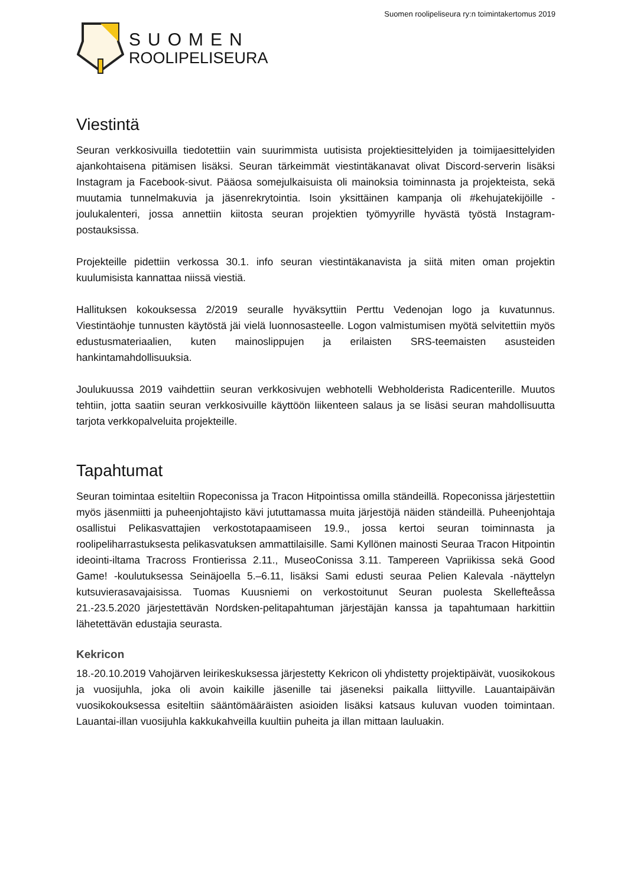Suomen roolipeliseura ry:n toimintakertomus 2019
SUOMEN
ROOLIPELISEURA
Viestintä
Seuran verkkosivuilla tiedotettiin vain suurimmista uutisista projektiesittelyiden ja toimijaesittelyiden ajankohtaisena pitämisen lisäksi. Seuran tärkeimmät viestintäkanavat olivat Discord-serverin lisäksi Instagram ja Facebook-sivut. Pääosa somejulkaisuista oli mainoksia toiminnasta ja projekteista, sekä muutamia tunnelmakuvia ja jäsenrekrytointia. Isoin yksittäinen kampanja oli #kehujatekijöille -joulukalenteri, jossa annettiin kiitosta seuran projektien työmyyrille hyvästä työstä Instagram-postauksissa.
Projekteille pidettiin verkossa 30.1. info seuran viestintäkanavista ja siitä miten oman projektin kuulumisista kannattaa niissä viestiä.
Hallituksen kokouksessa 2/2019 seuralle hyväksyttiin Perttu Vedenojan logo ja kuvatunnus. Viestintäohje tunnusten käytöstä jäi vielä luonnosasteelle. Logon valmistumisen myötä selvitettiin myös edustusmateriaalien, kuten mainoslippujen ja erilaisten SRS-teemaisten asusteiden hankintamahdollisuuksia.
Joulukuussa 2019 vaihdettiin seuran verkkosivujen webhotelli Webholderista Radicenterille. Muutos tehtiin, jotta saatiin seuran verkkosivuille käyttöön liikenteen salaus ja se lisäsi seuran mahdollisuutta tarjota verkkopalveluita projekteille.
Tapahtumat
Seuran toimintaa esiteltiin Ropeconissa ja Tracon Hitpointissa omilla ständeillä. Ropeconissa järjestettiin myös jäsenmiitti ja puheenjohtajisto kävi jututtamassa muita järjestöjä näiden ständeillä. Puheenjohtaja osallistui Pelikasvattajien verkostotapaamiseen 19.9., jossa kertoi seuran toiminnasta ja roolipeliharrastuksesta pelikasvatuksen ammattilaisille. Sami Kyllönen mainosti Seuraa Tracon Hitpointin ideointi-iltama Tracross Frontierissa 2.11., MuseoConissa 3.11. Tampereen Vapriikissa sekä Good Game! -koulutuksessa Seinäjoella 5.–6.11, lisäksi Sami edusti seuraa Pelien Kalevala -näyttelyn kutsuvierasavajaisissa. Tuomas Kuusniemi on verkostoitunut Seuran puolesta Skellefteåssa 21.-23.5.2020 järjestettävän Nordsken-pelitapahtuman järjestäjän kanssa ja tapahtumaan harkittiin lähetettävän edustajia seurasta.
Kekricon
18.-20.10.2019 Vahojärven leirikeskuksessa järjestetty Kekricon oli yhdistetty projektipäivät, vuosikokous ja vuosijuhla, joka oli avoin kaikille jäsenille tai jäseneksi paikalla liittyville. Lauantaipäivän vuosikokouksessa esiteltiin sääntömääräisten asioiden lisäksi katsaus kuluvan vuoden toimintaan. Lauantai-illan vuosijuhla kakkukahveilla kuultiin puheita ja illan mittaan lauluakin.